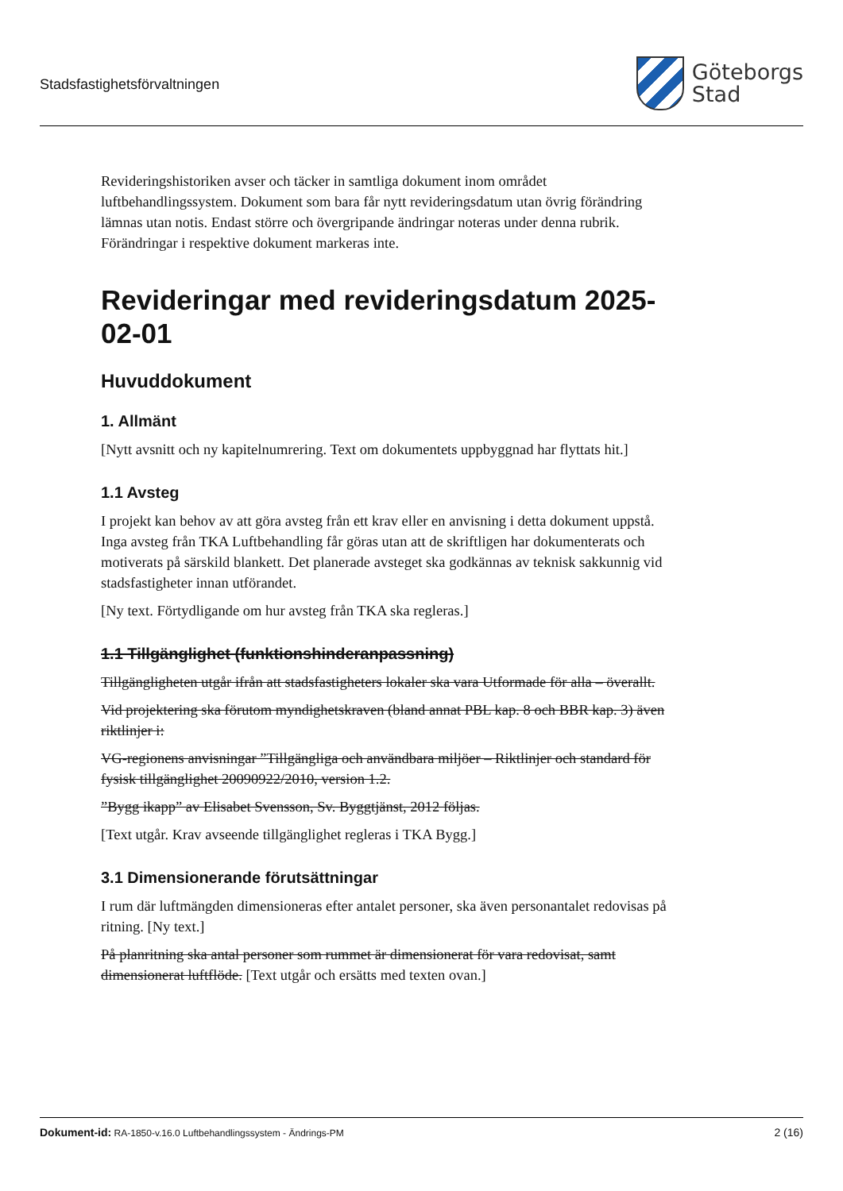Stadsfastighetsförvaltningen
Göteborgs
Stad
Revideringshistoriken avser och täcker in samtliga dokument inom området luftbehandlingssystem. Dokument som bara får nytt revideringsdatum utan övrig förändring lämnas utan notis. Endast större och övergripande ändringar noteras under denna rubrik. Förändringar i respektive dokument markeras inte.
Revideringar med revideringsdatum 2025-02-01
Huvuddokument
1. Allmänt
[Nytt avsnitt och ny kapitelnumrering. Text om dokumentets uppbyggnad har flyttats hit.]
1.1 Avsteg
I projekt kan behov av att göra avsteg från ett krav eller en anvisning i detta dokument uppstå. Inga avsteg från TKA Luftbehandling får göras utan att de skriftligen har dokumenterats och motiverats på särskild blankett. Det planerade avsteget ska godkännas av teknisk sakkunnig vid stadsfastigheter innan utförandet.
[Ny text. Förtydligande om hur avsteg från TKA ska regleras.]
1.1 Tillgänglighet (funktionshinderanpassning)
Tillgängligheten utgår ifrån att stadsfastigheters lokaler ska vara Utformade för alla – överallt.
Vid projektering ska förutom myndighetskraven (bland annat PBL kap. 8 och BBR kap. 3) även riktlinjer i:
VG-regionens anvisningar ”Tillgängliga och användbara miljöer – Riktlinjer och standard för fysisk tillgänglighet 20090922/2010, version 1.2.
”Bygg ikapp” av Elisabet Svensson, Sv. Byggtjänst, 2012 följas.
[Text utgår. Krav avseende tillgänglighet regleras i TKA Bygg.]
3.1 Dimensionerande förutsättningar
I rum där luftmängden dimensioneras efter antalet personer, ska även personantalet redovisas på ritning. [Ny text.]
På planritning ska antal personer som rummet är dimensionerat för vara redovisat, samt dimensionerat luftflöde. [Text utgår och ersätts med texten ovan.]
Dokument-id: RA-1850-v.16.0 Luftbehandlingssystem - Ändrings-PM
2 (16)